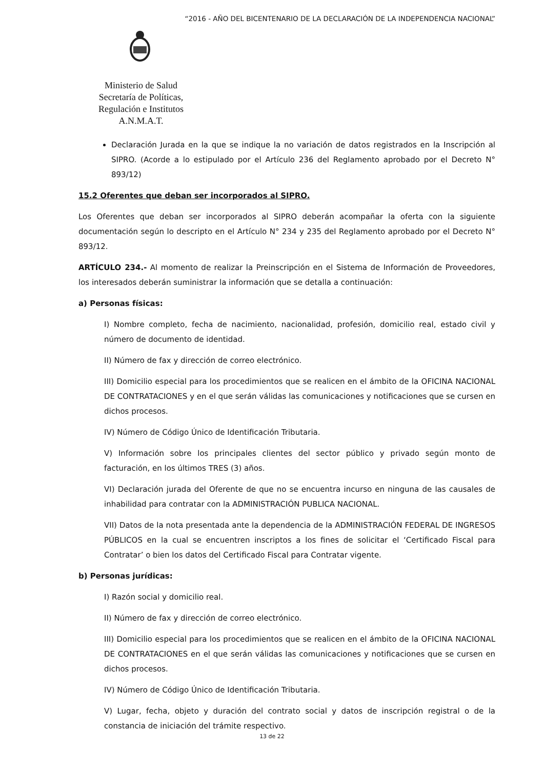“2016 - AÑO DEL BICENTENARIO DE LA DECLARACIÓN DE LA INDEPENDENCIA NACIONAL”
Ministerio de Salud
Secretaría de Políticas,
Regulación e Institutos
A.N.M.A.T.
Declaración Jurada en la que se indique la no variación de datos registrados en la Inscripción al SIPRO. (Acorde a lo estipulado por el Artículo 236 del Reglamento aprobado por el Decreto N° 893/12)
15.2 Oferentes que deban ser incorporados al SIPRO.
Los Oferentes que deban ser incorporados al SIPRO deberán acompañar la oferta con la siguiente documentación según lo descripto en el Artículo N° 234 y 235 del Reglamento aprobado por el Decreto N° 893/12.
ARTÍCULO 234.- Al momento de realizar la Preinscripción en el Sistema de Información de Proveedores, los interesados deberán suministrar la información que se detalla a continuación:
a) Personas físicas:
I) Nombre completo, fecha de nacimiento, nacionalidad, profesión, domicilio real, estado civil y número de documento de identidad.
II) Número de fax y dirección de correo electrónico.
III) Domicilio especial para los procedimientos que se realicen en el ámbito de la OFICINA NACIONAL DE CONTRATACIONES y en el que serán válidas las comunicaciones y notificaciones que se cursen en dichos procesos.
IV) Número de Código Único de Identificación Tributaria.
V) Información sobre los principales clientes del sector público y privado según monto de facturación, en los últimos TRES (3) años.
VI) Declaración jurada del Oferente de que no se encuentra incurso en ninguna de las causales de inhabilidad para contratar con la ADMINISTRACIÓN PUBLICA NACIONAL.
VII) Datos de la nota presentada ante la dependencia de la ADMINISTRACIÓN FEDERAL DE INGRESOS PÚBLICOS en la cual se encuentren inscriptos a los fines de solicitar el ‘Certificado Fiscal para Contratar’ o bien los datos del Certificado Fiscal para Contratar vigente.
b) Personas jurídicas:
I) Razón social y domicilio real.
II) Número de fax y dirección de correo electrónico.
III) Domicilio especial para los procedimientos que se realicen en el ámbito de la OFICINA NACIONAL DE CONTRATACIONES en el que serán válidas las comunicaciones y notificaciones que se cursen en dichos procesos.
IV) Número de Código Único de Identificación Tributaria.
V) Lugar, fecha, objeto y duración del contrato social y datos de inscripción registral o de la constancia de iniciación del trámite respectivo.
13 de 22